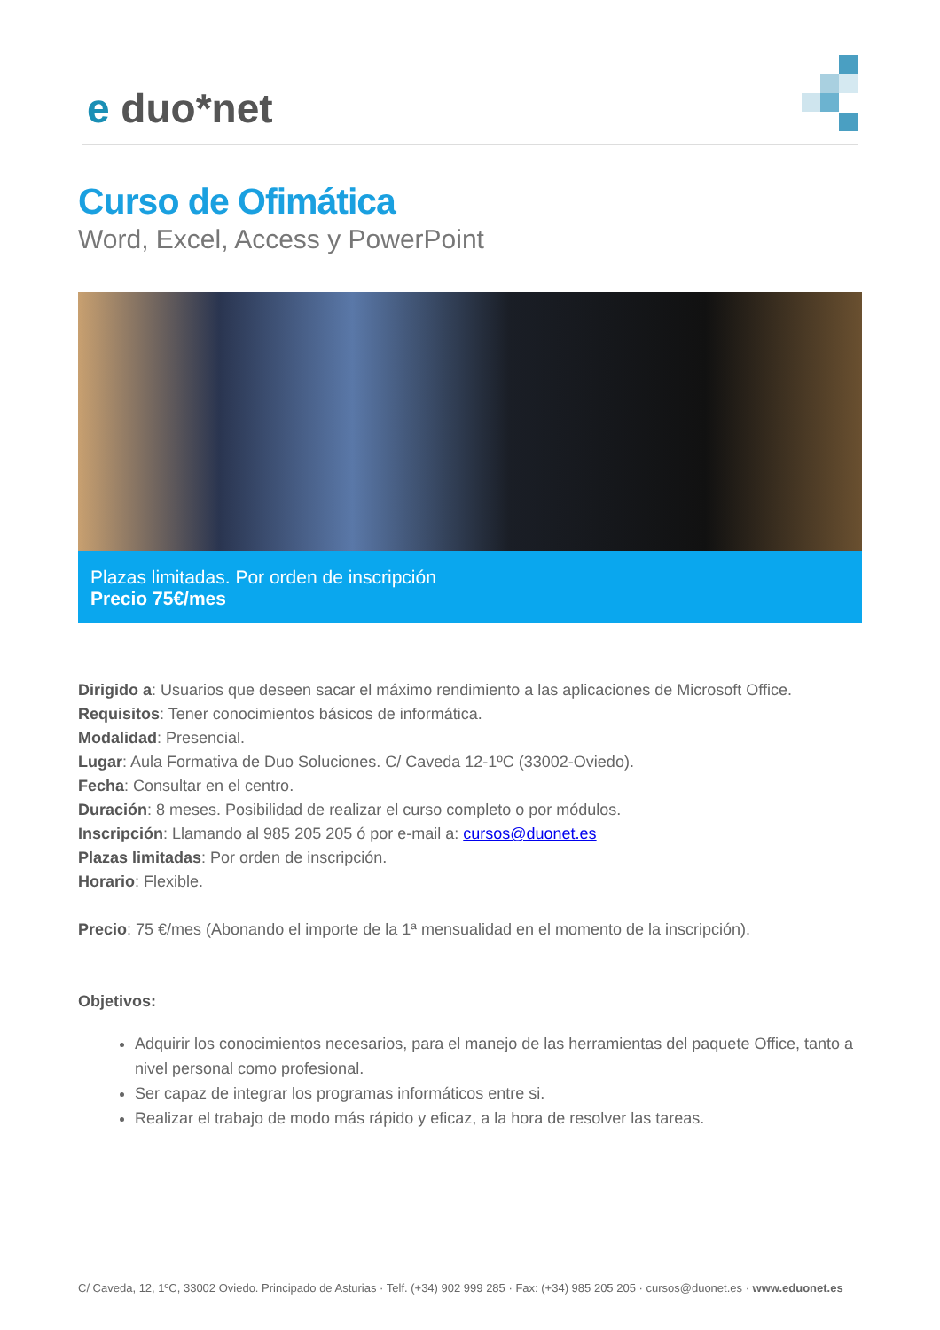e duo*net
Curso de Ofimática
Word, Excel, Access y PowerPoint
Plazas limitadas. Por orden de inscripción
Precio 75€/mes
Dirigido a: Usuarios que deseen sacar el máximo rendimiento a las aplicaciones de Microsoft Office.
Requisitos: Tener conocimientos básicos de informática.
Modalidad: Presencial.
Lugar: Aula Formativa de Duo Soluciones. C/ Caveda 12-1ºC (33002-Oviedo).
Fecha: Consultar en el centro.
Duración: 8 meses. Posibilidad de realizar el curso completo o por módulos.
Inscripción: Llamando al 985 205 205 ó por e-mail a: cursos@duonet.es
Plazas limitadas: Por orden de inscripción.
Horario: Flexible.
Precio: 75 €/mes (Abonando el importe de la 1ª mensualidad en el momento de la inscripción).
Objetivos:
Adquirir los conocimientos necesarios, para el manejo de las herramientas del paquete Office, tanto a nivel personal como profesional.
Ser capaz de integrar los programas informáticos entre si.
Realizar el trabajo de modo más rápido y eficaz, a la hora de resolver las tareas.
C/ Caveda, 12, 1ºC, 33002 Oviedo. Principado de Asturias · Telf. (+34) 902 999 285 · Fax: (+34) 985 205 205 · cursos@duonet.es · www.eduonet.es